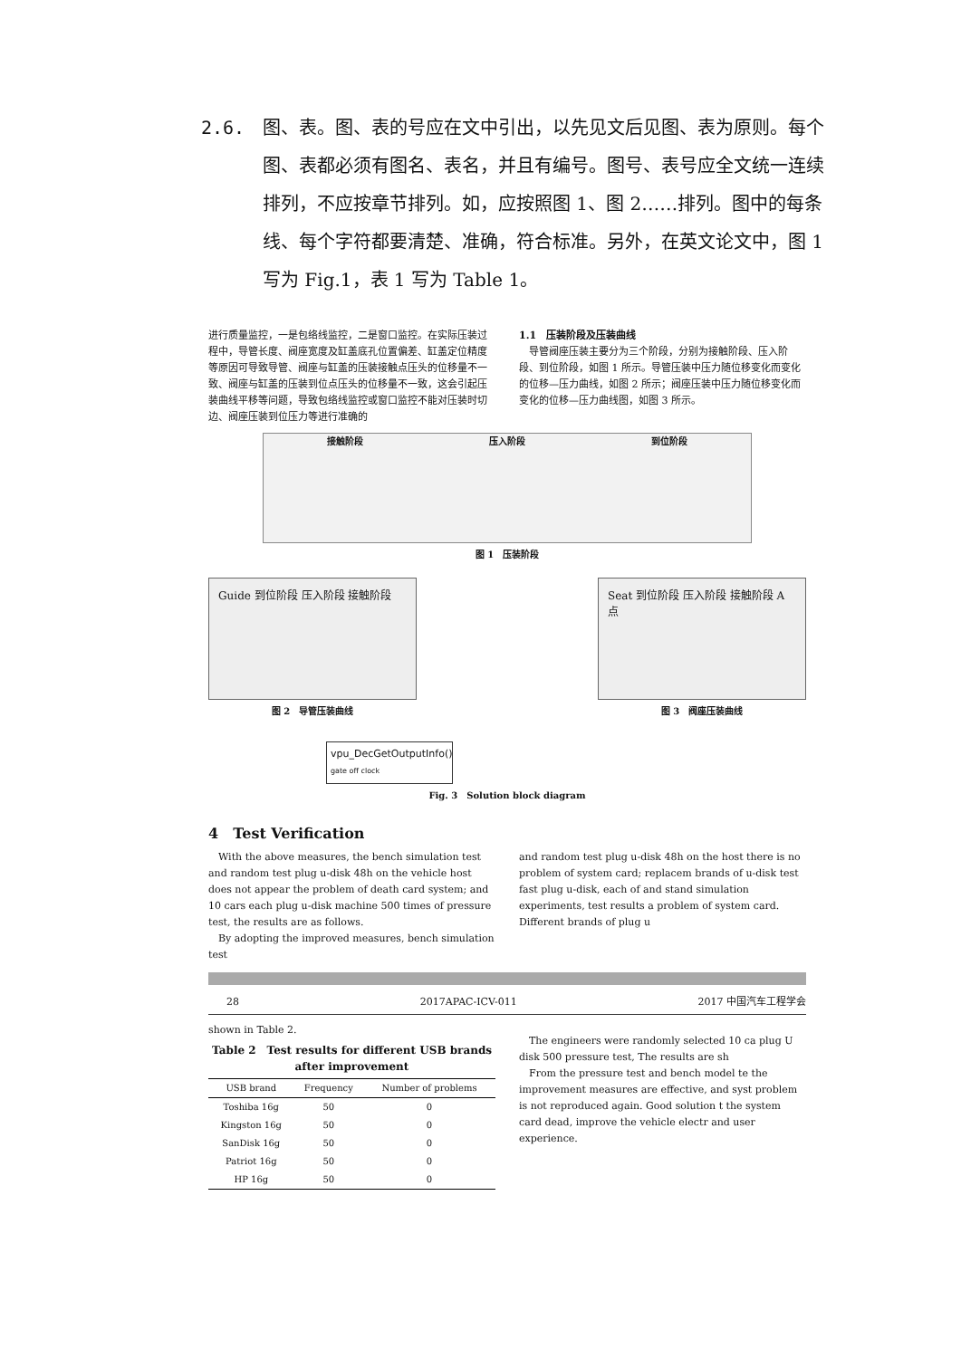2.6. 图、表。图、表的号应在文中引出，以先见文后见图、表为原则。每个图、表都必须有图名、表名，并且有编号。图号、表号应全文统一连续排列，不应按章节排列。如，应按照图 1、图 2……排列。图中的每条线、每个字符都要清楚、准确，符合标准。另外，在英文论文中，图 1 写为 Fig.1，表 1 写为 Table 1。
进行质量监控，一是包络线监控，二是窗口监控。在实际压装过程中，导管长度、阀座宽度及缸盖底孔位置偏差、缸盖定位精度等原因可导致导管、阀座与缸盖的压装接触点压头的位移量不一致、阀座与缸盖的压装到位点压头的位移量不一致，这会引起压装曲线平移等问题，导致包络线监控或窗口监控不能对压装时切边、阀座压装到位压力等进行准确的
1.1　压装阶段及压装曲线
　导管阀座压装主要分为三个阶段，分别为接触阶段、压入阶段、到位阶段，如图 1 所示。导管压装中压力随位移变化而变化的位移—压力曲线，如图 2 所示；阀座压装中压力随位移变化而变化的位移—压力曲线图，如图 3 所示。
接触阶段 压入阶段 到位阶段
图 1　压装阶段
Guide 到位阶段 压入阶段 接触阶段
图 2　导管压装曲线
Seat 到位阶段 压入阶段 接触阶段 A 点
图 3　阀座压装曲线
vpu_DecGetOutputInfo()
gate off clock
Fig. 3　Solution block diagram
4　Test Verification
　With the above measures, the bench simulation test and random test plug u-disk 48h on the vehicle host does not appear the problem of death card system; and 10 cars each plug u-disk machine 500 times of pressure test, the results are as follows.
　By adopting the improved measures, bench simulation test
and random test plug u-disk 48h on the host there is no problem of system card; replacem brands of u-disk test fast plug u-disk, each of and stand simulation experiments, test results a problem of system card. Different brands of plug u
28 2017APAC-ICV-011 2017 中国汽车工程学会
shown in Table 2.
Table 2　Test results for different USB brands after improvement
| USB brand | Frequency | Number of problems |
| --- | --- | --- |
| Toshiba 16g | 50 | 0 |
| Kingston 16g | 50 | 0 |
| SanDisk 16g | 50 | 0 |
| Patriot 16g | 50 | 0 |
| HP 16g | 50 | 0 |
　The engineers were randomly selected 10 ca plug U disk 500 pressure test, The results are sh
　From the pressure test and bench model te the improvement measures are effective, and syst problem is not reproduced again. Good solution t the system card dead, improve the vehicle electr and user experience.